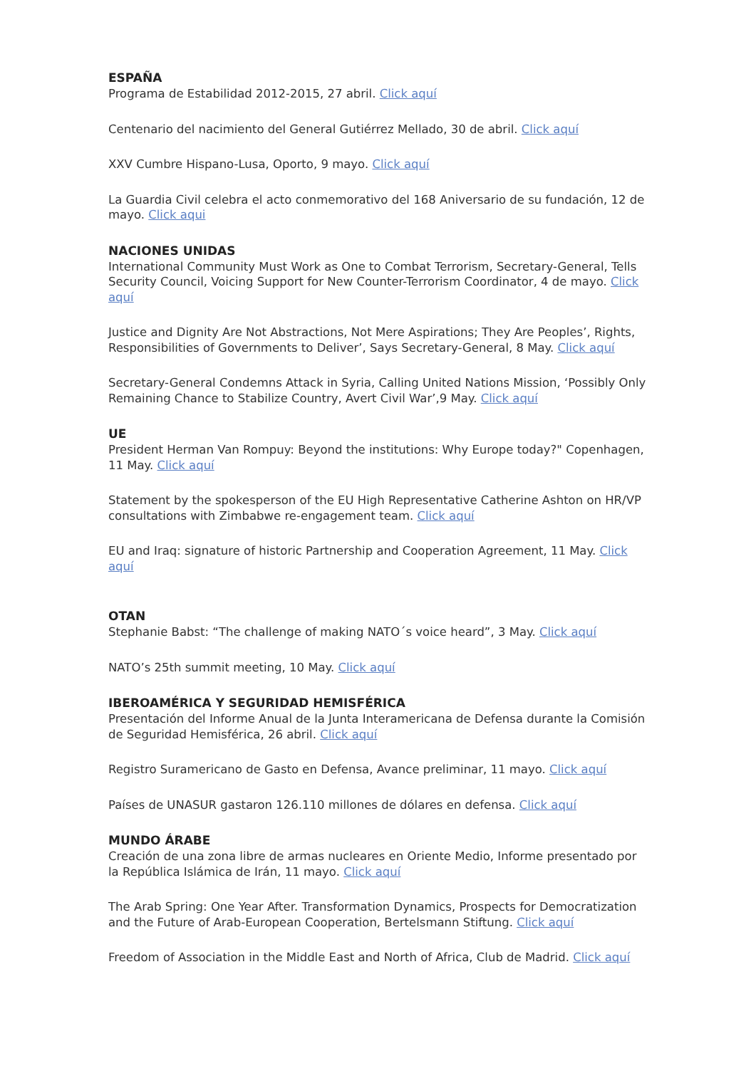ESPAÑA
Programa de Estabilidad 2012-2015, 27 abril. Click aquí
Centenario del nacimiento del General Gutiérrez Mellado, 30 de abril. Click aquí
XXV Cumbre Hispano-Lusa, Oporto, 9 mayo. Click aquí
La Guardia Civil celebra el acto conmemorativo del 168 Aniversario de su fundación, 12 de mayo. Click aqui
NACIONES UNIDAS
International Community Must Work as One to Combat Terrorism, Secretary-General, Tells Security Council, Voicing Support for New Counter-Terrorism Coordinator, 4 de mayo. Click aquí
Justice and Dignity Are Not Abstractions, Not Mere Aspirations; They Are Peoples’, Rights, Responsibilities of Governments to Deliver’, Says Secretary-General, 8 May. Click aquí
Secretary-General Condemns Attack in Syria, Calling United Nations Mission, ‘Possibly Only Remaining Chance to Stabilize Country, Avert Civil War’,9 May. Click aquí
UE
President Herman Van Rompuy: Beyond the institutions: Why Europe today?" Copenhagen, 11 May. Click aquí
Statement by the spokesperson of the EU High Representative Catherine Ashton on HR/VP consultations with Zimbabwe re-engagement team. Click aquí
EU and Iraq: signature of historic Partnership and Cooperation Agreement, 11 May. Click aquí
OTAN
Stephanie Babst: “The challenge of making NATO´s voice heard”, 3 May. Click aquí
NATO’s 25th summit meeting, 10 May. Click aquí
IBEROAMÉRICA Y SEGURIDAD HEMISFÉRICA
Presentación del Informe Anual de la Junta Interamericana de Defensa durante la Comisión de Seguridad Hemisférica, 26 abril. Click aquí
Registro Suramericano de Gasto en Defensa, Avance preliminar, 11 mayo. Click aquí
Países de UNASUR gastaron 126.110 millones de dólares en defensa. Click aquí
MUNDO ÁRABE
Creación de una zona libre de armas nucleares en Oriente Medio, Informe presentado por la República Islámica de Irán, 11 mayo. Click aquí
The Arab Spring: One Year After. Transformation Dynamics, Prospects for Democratization and the Future of Arab-European Cooperation, Bertelsmann Stiftung. Click aquí
Freedom of Association in the Middle East and North of Africa, Club de Madrid. Click aquí